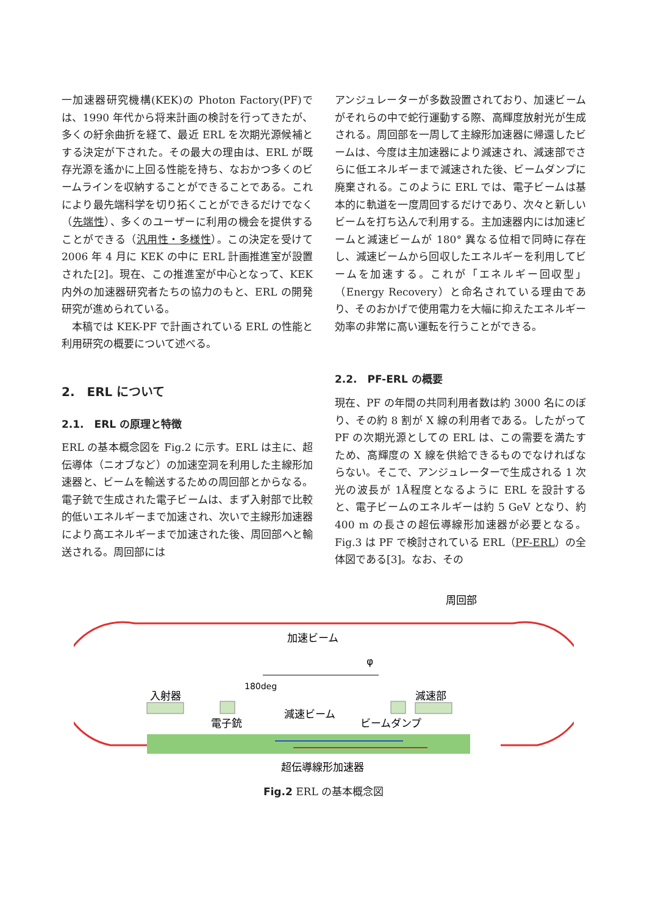一加速器研究機構(KEK)の Photon Factory(PF)では、1990 年代から将来計画の検討を行ってきたが、多くの紆余曲折を経て、最近 ERL を次期光源候補とする決定が下された。その最大の理由は、ERL が既存光源を遙かに上回る性能を持ち、なおかつ多くのビームラインを収納することができることである。これにより最先端科学を切り拓くことができるだけでなく（先端性）、多くのユーザーに利用の機会を提供することができる（汎用性・多様性）。この決定を受けて 2006 年 4 月に KEK の中に ERL 計画推進室が設置された[2]。現在、この推進室が中心となって、KEK 内外の加速器研究者たちの協力のもと、ERL の開発研究が進められている。
　本稿では KEK-PF で計画されている ERL の性能と利用研究の概要について述べる。
2.　ERL について
2.1.　ERL の原理と特徴
ERL の基本概念図を Fig.2 に示す。ERL は主に、超伝導体（ニオブなど）の加速空洞を利用した主線形加速器と、ビームを輸送するための周回部とからなる。電子銃で生成された電子ビームは、まず入射部で比較的低いエネルギーまで加速され、次いで主線形加速器により高エネルギーまで加速された後、周回部へと輸送される。周回部には
アンジュレーターが多数設置されており、加速ビームがそれらの中で蛇行運動する際、高輝度放射光が生成される。周回部を一周して主線形加速器に帰還したビームは、今度は主加速器により減速され、減速部でさらに低エネルギーまで減速された後、ビームダンプに廃棄される。このように ERL では、電子ビームは基本的に軌道を一度周回するだけであり、次々と新しいビームを打ち込んで利用する。主加速器内には加速ビームと減速ビームが 180° 異なる位相で同時に存在し、減速ビームから回収したエネルギーを利用してビームを加速する。これが「エネルギー回収型」（Energy Recovery）と命名されている理由であり、そのおかげで使用電力を大幅に抑えたエネルギー効率の非常に高い運転を行うことができる。
2.2.　PF-ERL の概要
現在、PF の年間の共同利用者数は約 3000 名にのぼり、その約 8 割が X 線の利用者である。したがって PF の次期光源としての ERL は、この需要を満たすため、高輝度の X 線を供給できるものでなければならない。そこで、アンジュレーターで生成される 1 次光の波長が 1Å程度となるように ERL を設計すると、電子ビームのエネルギーは約 5 GeV となり、約 400 m の長さの超伝導線形加速器が必要となる。Fig.3 は PF で検討されている ERL（PF-ERL）の全体図である[3]。なお、その
周回部
加速ビーム
入射器
180deg
減速部
電子銃
減速ビーム
ビームダンプ
φ
超伝導線形加速器
Fig.2 ERL の基本概念図